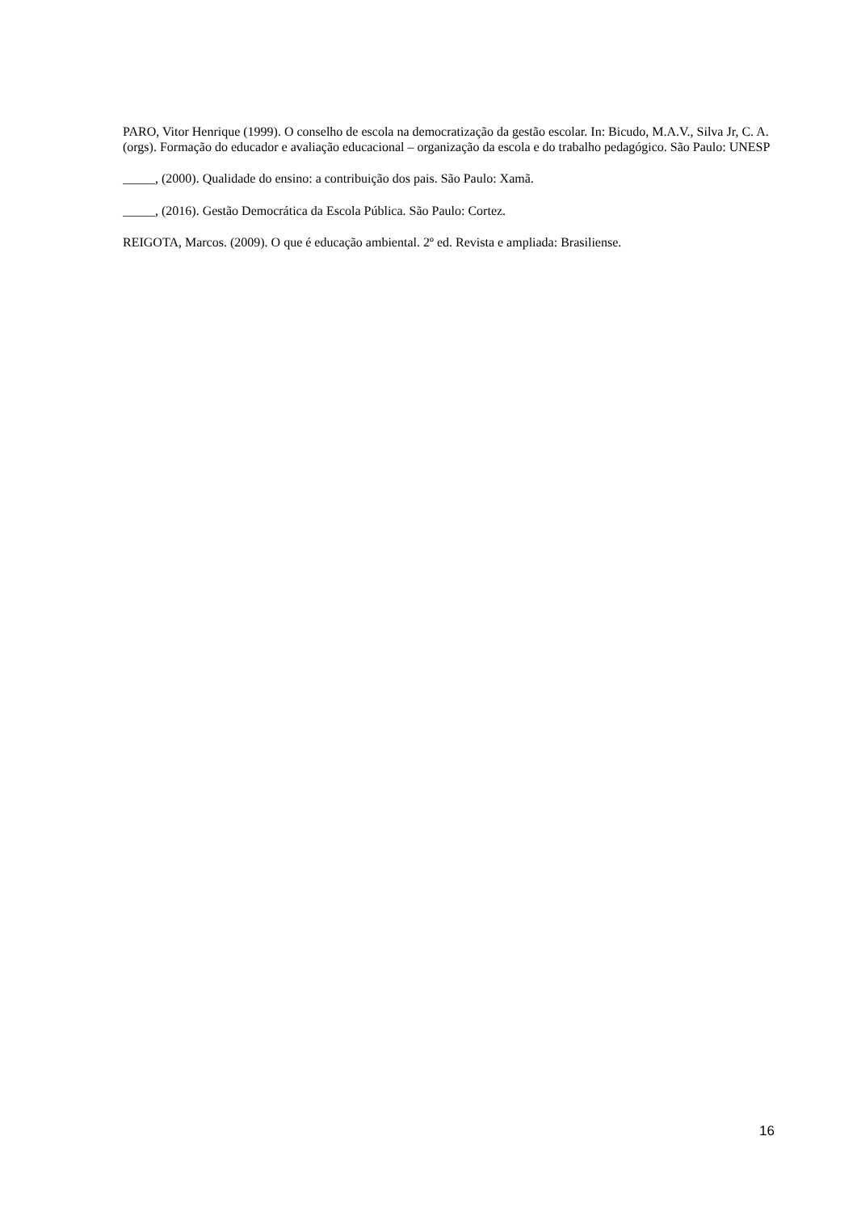PARO, Vitor Henrique (1999). O conselho de escola na democratização da gestão escolar. In: Bicudo, M.A.V., Silva Jr, C. A. (orgs). Formação do educador e avaliação educacional – organização da escola e do trabalho pedagógico. São Paulo: UNESP
_____, (2000). Qualidade do ensino: a contribuição dos pais. São Paulo: Xamã.
_____, (2016). Gestão Democrática da Escola Pública. São Paulo: Cortez.
REIGOTA, Marcos. (2009). O que é educação ambiental. 2º ed. Revista e ampliada: Brasiliense.
16